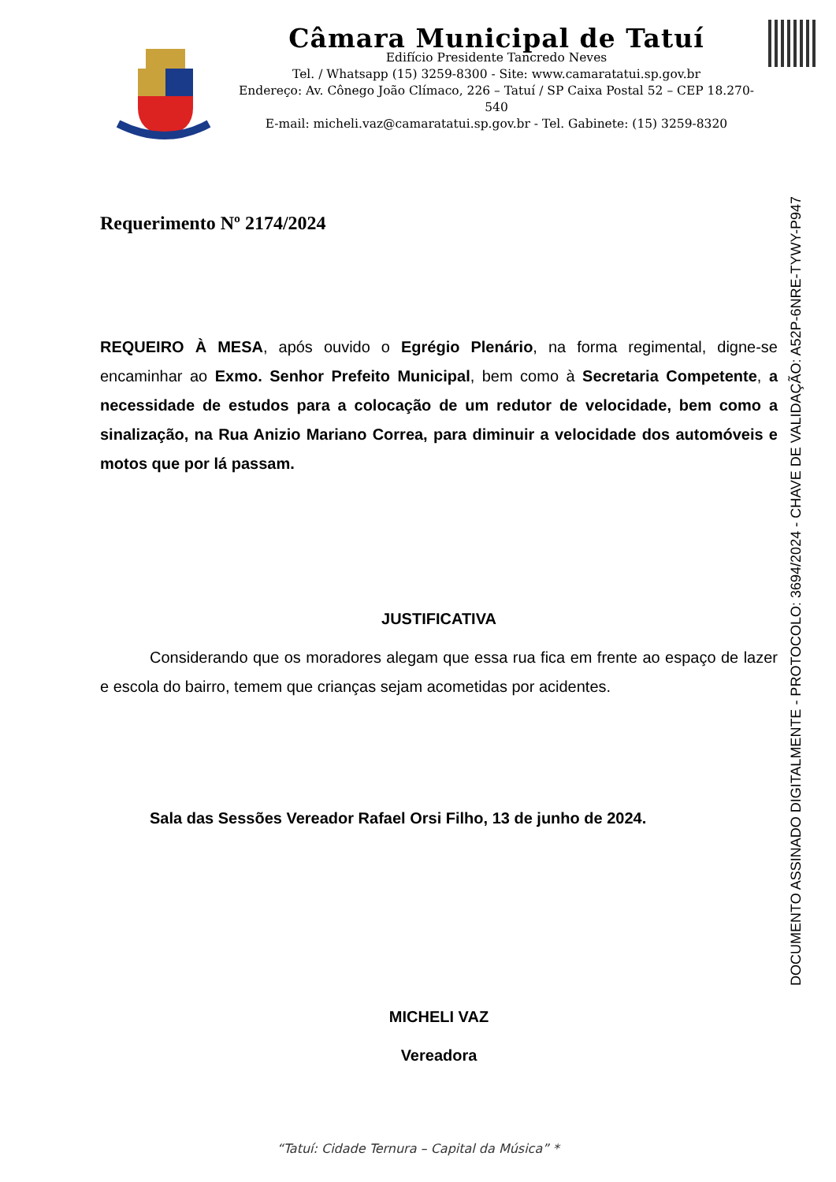Câmara Municipal de Tatuí
Edifício Presidente Tancredo Neves
Tel. / Whatsapp (15) 3259-8300 - Site: www.camaratatui.sp.gov.br
Endereço: Av. Cônego João Clímaco, 226 – Tatuí / SP Caixa Postal 52 – CEP 18.270-540
E-mail: micheli.vaz@camaratatui.sp.gov.br - Tel. Gabinete: (15) 3259-8320
DOCUMENTO ASSINADO DIGITALMENTE - PROTOCOLO: 3694/2024 - CHAVE DE VALIDAÇÃO: A52P-6NRE-TYWY-P947
Requerimento Nº 2174/2024
REQUEIRO À MESA, após ouvido o Egrégio Plenário, na forma regimental, digne-se encaminhar ao Exmo. Senhor Prefeito Municipal, bem como à Secretaria Competente, a necessidade de estudos para a colocação de um redutor de velocidade, bem como a sinalização, na Rua Anizio Mariano Correa, para diminuir a velocidade dos automóveis e motos que por lá passam.
JUSTIFICATIVA
Considerando que os moradores alegam que essa rua fica em frente ao espaço de lazer e escola do bairro, temem que crianças sejam acometidas por acidentes.
Sala das Sessões Vereador Rafael Orsi Filho, 13 de junho de 2024.
MICHELI VAZ
Vereadora
“Tatuí: Cidade Ternura – Capital da Música” *